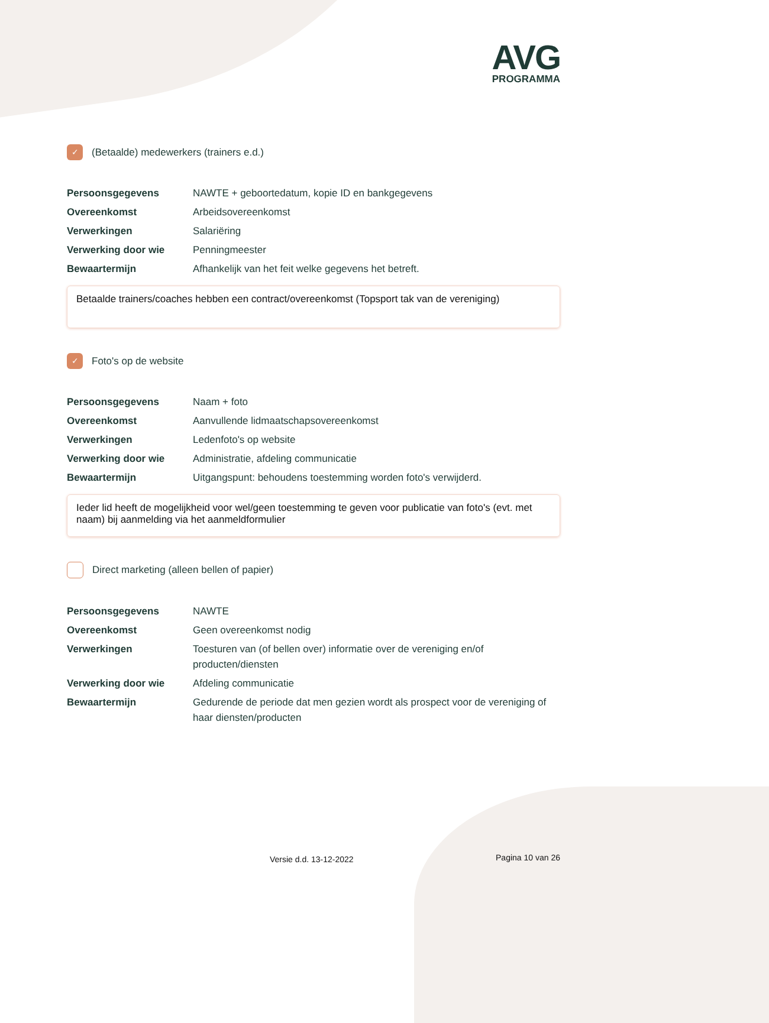AVG
PROGRAMMA
✓
(Betaalde) medewerkers (trainers e.d.)
| Persoonsgegevens | NAWTE + geboortedatum, kopie ID en bankgegevens |
| Overeenkomst | Arbeidsovereenkomst |
| Verwerkingen | Salariëring |
| Verwerking door wie | Penningmeester |
| Bewaartermijn | Afhankelijk van het feit welke gegevens het betreft. |
Betaalde trainers/coaches hebben een contract/overeenkomst (Topsport tak van de vereniging)
✓
Foto's op de website
| Persoonsgegevens | Naam + foto |
| Overeenkomst | Aanvullende lidmaatschapsovereenkomst |
| Verwerkingen | Ledenfoto's op website |
| Verwerking door wie | Administratie, afdeling communicatie |
| Bewaartermijn | Uitgangspunt: behoudens toestemming worden foto's verwijderd. |
Ieder lid heeft de mogelijkheid voor wel/geen toestemming te geven voor publicatie van foto's (evt. met naam) bij aanmelding via het aanmeldformulier
Direct marketing (alleen bellen of papier)
| Persoonsgegevens | NAWTE |
| Overeenkomst | Geen overeenkomst nodig |
| Verwerkingen | Toesturen van (of bellen over) informatie over de vereniging en/of producten/diensten |
| Verwerking door wie | Afdeling communicatie |
| Bewaartermijn | Gedurende de periode dat men gezien wordt als prospect voor de vereniging of haar diensten/producten |
Versie d.d. 13-12-2022 Pagina 10 van 26